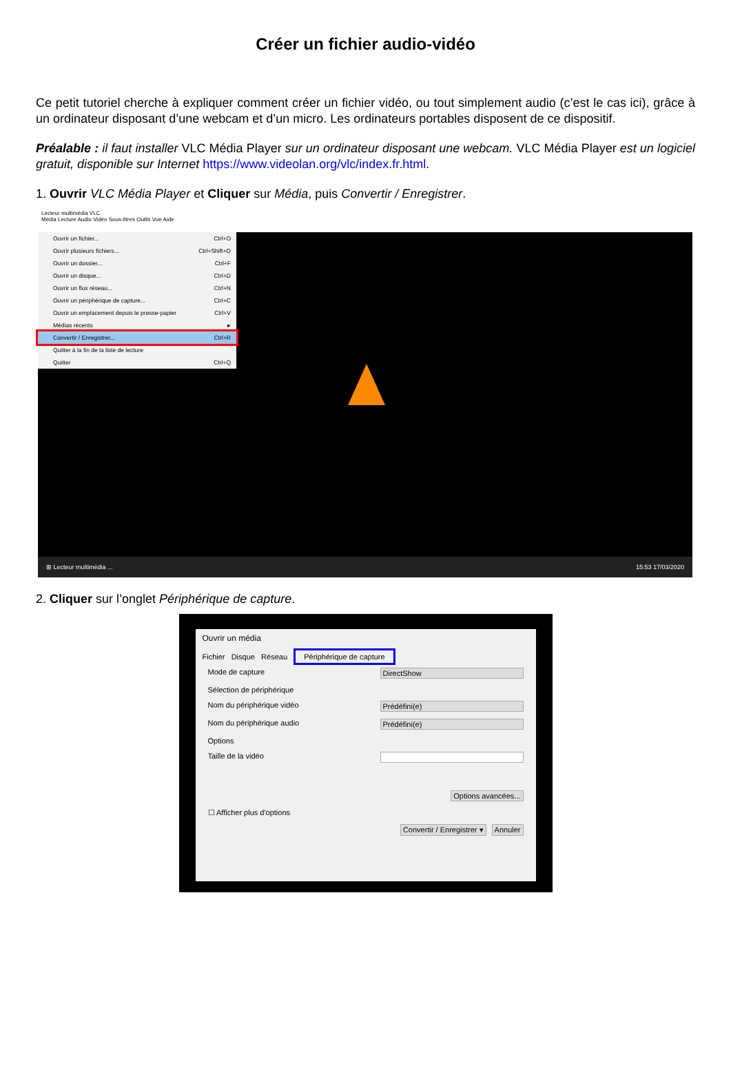Créer un fichier audio-vidéo
Ce petit tutoriel cherche à expliquer comment créer un fichier vidéo, ou tout simplement audio (c’est le cas ici), grâce à un ordinateur disposant d’une webcam et d’un micro. Les ordinateurs portables disposent de ce dispositif.
Préalable : il faut installer VLC Média Player sur un ordinateur disposant une webcam. VLC Média Player est un logiciel gratuit, disponible sur Internet https://www.videolan.org/vlc/index.fr.html.
1. Ouvrir VLC Média Player et Cliquer sur Média, puis Convertir / Enregistrer.
Lecteur multimédia VLC
Média Lecture Audio Vidéo Sous-titres Outils Vue Aide
Ouvrir un fichier... Ctrl+O
Ouvrir plusieurs fichiers... Ctrl+Shift+O
Ouvrir un dossier... Ctrl+F
Ouvrir un disque... Ctrl+D
Ouvrir un flux réseau... Ctrl+N
Ouvrir un périphérique de capture... Ctrl+C
Ouvrir un emplacement depuis le presse-papier Ctrl+V
Médias récents ▸
Convertir / Enregistrer... Ctrl+R
Quitter à la fin de la liste de lecture
Quitter Ctrl+Q
⊞ Lecteur multimédia ... 15:53 17/03/2020
2. Cliquer sur l’onglet Périphérique de capture.
Ouvrir un média
Fichier Disque Réseau Périphérique de capture
Mode de capture DirectShow
Sélection de périphérique
Nom du périphérique vidéo Prédéfini(e)
Nom du périphérique audio Prédéfini(e)
Options
Taille de la vidéo
Options avancées...
☐ Afficher plus d'options
Convertir / Enregistrer ▾ Annuler